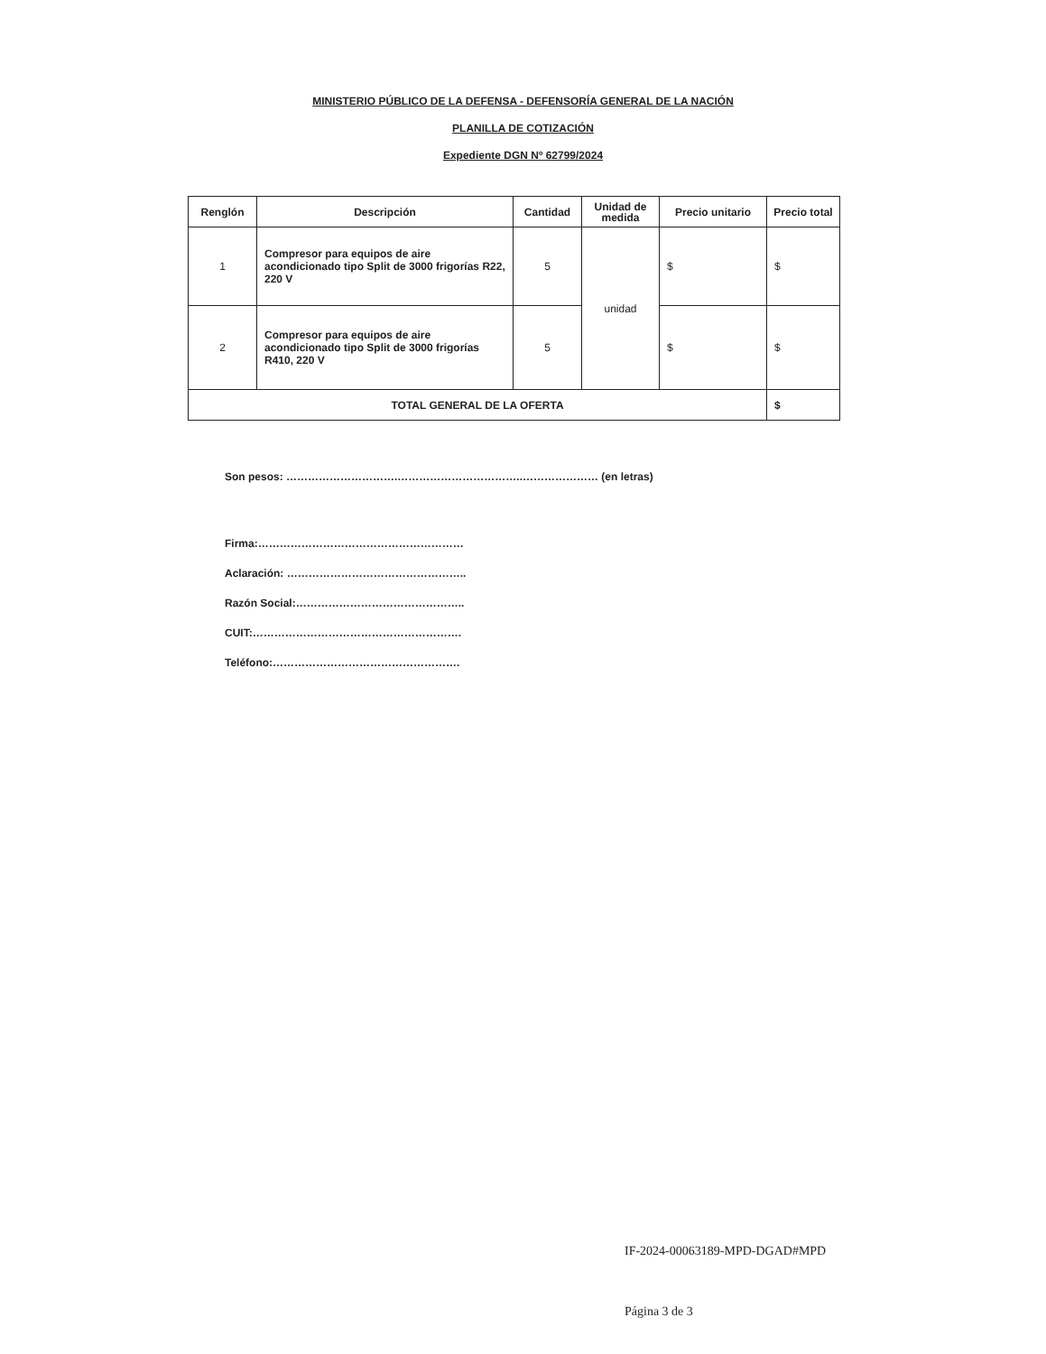MINISTERIO PÚBLICO DE LA DEFENSA - DEFENSORÍA GENERAL DE LA NACIÓN
PLANILLA DE COTIZACIÓN
Expediente DGN Nº 62799/2024
| Renglón | Descripción | Cantidad | Unidad de medida | Precio unitario | Precio total |
| --- | --- | --- | --- | --- | --- |
| 1 | Compresor para equipos de aire acondicionado tipo Split de 3000 frigorías R22, 220 V | 5 | unidad | $ | $ |
| 2 | Compresor para equipos de aire acondicionado tipo Split de 3000 frigorías R410, 220 V | 5 | | $ | $ |
| TOTAL GENERAL DE LA OFERTA | | | | | $ |
Son pesos: ………………………….……………………………..………………… (en letras)
Firma:…………………………………………………
Aclaración: …………………………………………..
Razón Social:………………………………………..
CUIT:………………………………………………….
Teléfono:…………………………………………….
IF-2024-00063189-MPD-DGAD#MPD
Página 3 de 3